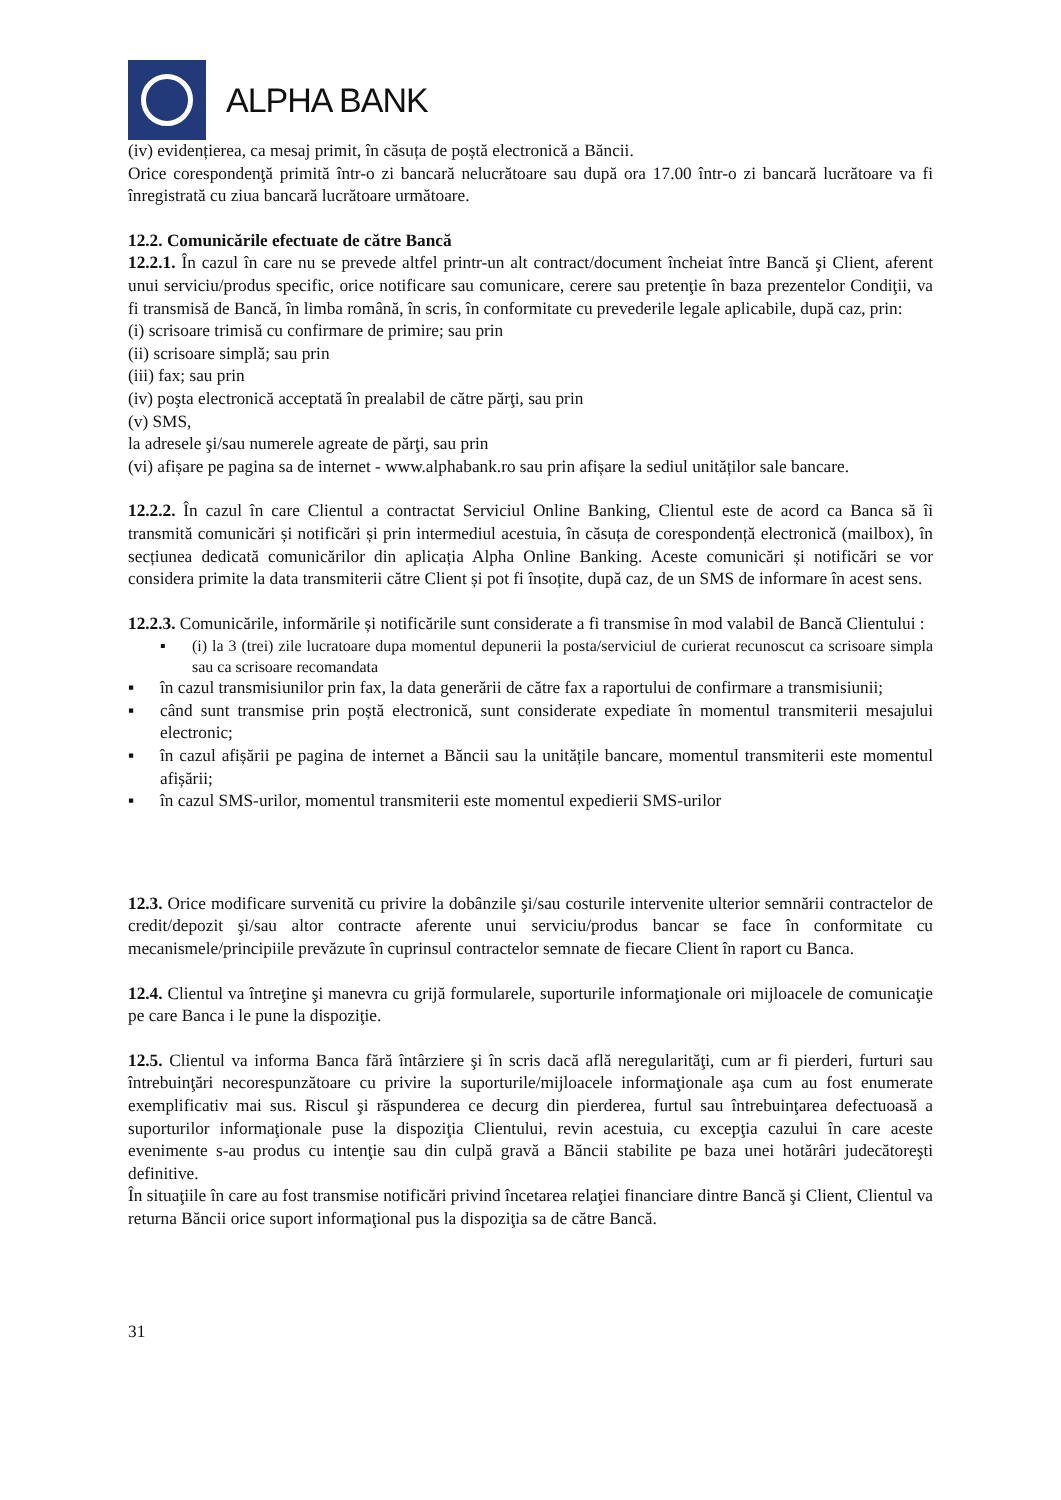ALPHA BANK
(iv) evidențierea, ca mesaj primit, în căsuța de poștă electronică a Băncii.
Orice corespondenţă primită într-o zi bancară nelucrătoare sau după ora 17.00 într-o zi bancară lucrătoare va fi înregistrată cu ziua bancară lucrătoare următoare.
12.2. Comunicările efectuate de către Bancă
12.2.1. În cazul în care nu se prevede altfel printr-un alt contract/document încheiat între Bancă şi Client, aferent unui serviciu/produs specific, orice notificare sau comunicare, cerere sau pretenţie în baza prezentelor Condiţii, va fi transmisă de Bancă, în limba română, în scris, în conformitate cu prevederile legale aplicabile, după caz, prin:
(i) scrisoare trimisă cu confirmare de primire; sau prin
(ii) scrisoare simplă; sau prin
(iii) fax; sau prin
(iv) poşta electronică acceptată în prealabil de către părţi, sau prin
(v) SMS,
la adresele şi/sau numerele agreate de părţi, sau prin
(vi) afișare pe pagina sa de internet - www.alphabank.ro sau prin afișare la sediul unităților sale bancare.
12.2.2. În cazul în care Clientul a contractat Serviciul Online Banking, Clientul este de acord ca Banca să îi transmită comunicări și notificări și prin intermediul acestuia, în căsuța de corespondență electronică (mailbox), în secțiunea dedicată comunicărilor din aplicația Alpha Online Banking. Aceste comunicări și notificări se vor considera primite la data transmiterii către Client și pot fi însoțite, după caz, de un SMS de informare în acest sens.
12.2.3. Comunicările, informările și notificările sunt considerate a fi transmise în mod valabil de Bancă Clientului :
▪ (i) la 3 (trei) zile lucratoare dupa momentul depunerii la posta/serviciul de curierat recunoscut ca scrisoare simpla sau ca scrisoare recomandata
▪ în cazul transmisiunilor prin fax, la data generării de către fax a raportului de confirmare a transmisiunii;
▪ când sunt transmise prin poștă electronică, sunt considerate expediate în momentul transmiterii mesajului electronic;
▪ în cazul afișării pe pagina de internet a Băncii sau la unitățile bancare, momentul transmiterii este momentul afișării;
▪ în cazul SMS-urilor, momentul transmiterii este momentul expedierii SMS-urilor
12.3. Orice modificare survenită cu privire la dobânzile şi/sau costurile intervenite ulterior semnării contractelor de credit/depozit şi/sau altor contracte aferente unui serviciu/produs bancar se face în conformitate cu mecanismele/principiile prevăzute în cuprinsul contractelor semnate de fiecare Client în raport cu Banca.
12.4. Clientul va întreţine şi manevra cu grijă formularele, suporturile informaţionale ori mijloacele de comunicaţie pe care Banca i le pune la dispoziţie.
12.5. Clientul va informa Banca fără întârziere şi în scris dacă află neregularităţi, cum ar fi pierderi, furturi sau întrebuinţări necorespunzătoare cu privire la suporturile/mijloacele informaţionale aşa cum au fost enumerate exemplificativ mai sus. Riscul şi răspunderea ce decurg din pierderea, furtul sau întrebuinţarea defectuoasă a suporturilor informaţionale puse la dispoziţia Clientului, revin acestuia, cu excepţia cazului în care aceste evenimente s-au produs cu intenţie sau din culpă gravă a Băncii stabilite pe baza unei hotărâri judecătoreşti definitive.
În situaţiile în care au fost transmise notificări privind încetarea relaţiei financiare dintre Bancă şi Client, Clientul va returna Băncii orice suport informaţional pus la dispoziţia sa de către Bancă.
31